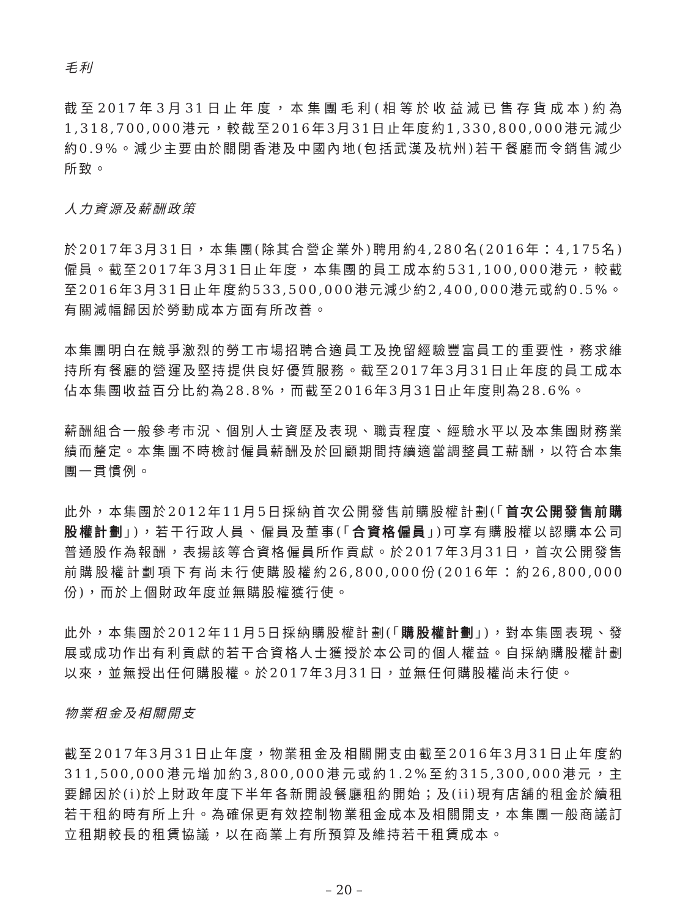毛利
截至2017年3月31日止年度，本集團毛利(相等於收益減已售存貨成本)約為1,318,700,000港元，較截至2016年3月31日止年度約1,330,800,000港元減少約0.9%。減少主要由於關閉香港及中國內地(包括武漢及杭州)若干餐廳而令銷售減少所致。
人力資源及薪酬政策
於2017年3月31日，本集團(除其合營企業外)聘用約4,280名(2016年：4,175名)僱員。截至2017年3月31日止年度，本集團的員工成本約531,100,000港元，較截至2016年3月31日止年度約533,500,000港元減少約2,400,000港元或約0.5%。有關減幅歸因於勞動成本方面有所改善。
本集團明白在競爭激烈的勞工市場招聘合適員工及挽留經驗豐富員工的重要性，務求維持所有餐廳的營運及堅持提供良好優質服務。截至2017年3月31日止年度的員工成本佔本集團收益百分比約為28.8%，而截至2016年3月31日止年度則為28.6%。
薪酬組合一般參考市況、個別人士資歷及表現、職責程度、經驗水平以及本集團財務業績而釐定。本集團不時檢討僱員薪酬及於回顧期間持續適當調整員工薪酬，以符合本集團一貫慣例。
此外，本集團於2012年11月5日採納首次公開發售前購股權計劃(「首次公開發售前購股權計劃」)，若干行政人員、僱員及董事(「合資格僱員」)可享有購股權以認購本公司普通股作為報酬，表揚該等合資格僱員所作貢獻。於2017年3月31日，首次公開發售前購股權計劃項下有尚未行使購股權約26,800,000份(2016年：約26,800,000份)，而於上個財政年度並無購股權獲行使。
此外，本集團於2012年11月5日採納購股權計劃(「購股權計劃」)，對本集團表現、發展或成功作出有利貢獻的若干合資格人士獲授於本公司的個人權益。自採納購股權計劃以來，並無授出任何購股權。於2017年3月31日，並無任何購股權尚未行使。
物業租金及相關開支
截至2017年3月31日止年度，物業租金及相關開支由截至2016年3月31日止年度約311,500,000港元增加約3,800,000港元或約1.2%至約315,300,000港元，主要歸因於(i)於上財政年度下半年各新開設餐廳租約開始；及(ii)現有店舖的租金於續租若干租約時有所上升。為確保更有效控制物業租金成本及相關開支，本集團一般商議訂立租期較長的租賃協議，以在商業上有所預算及維持若干租賃成本。
– 20 –